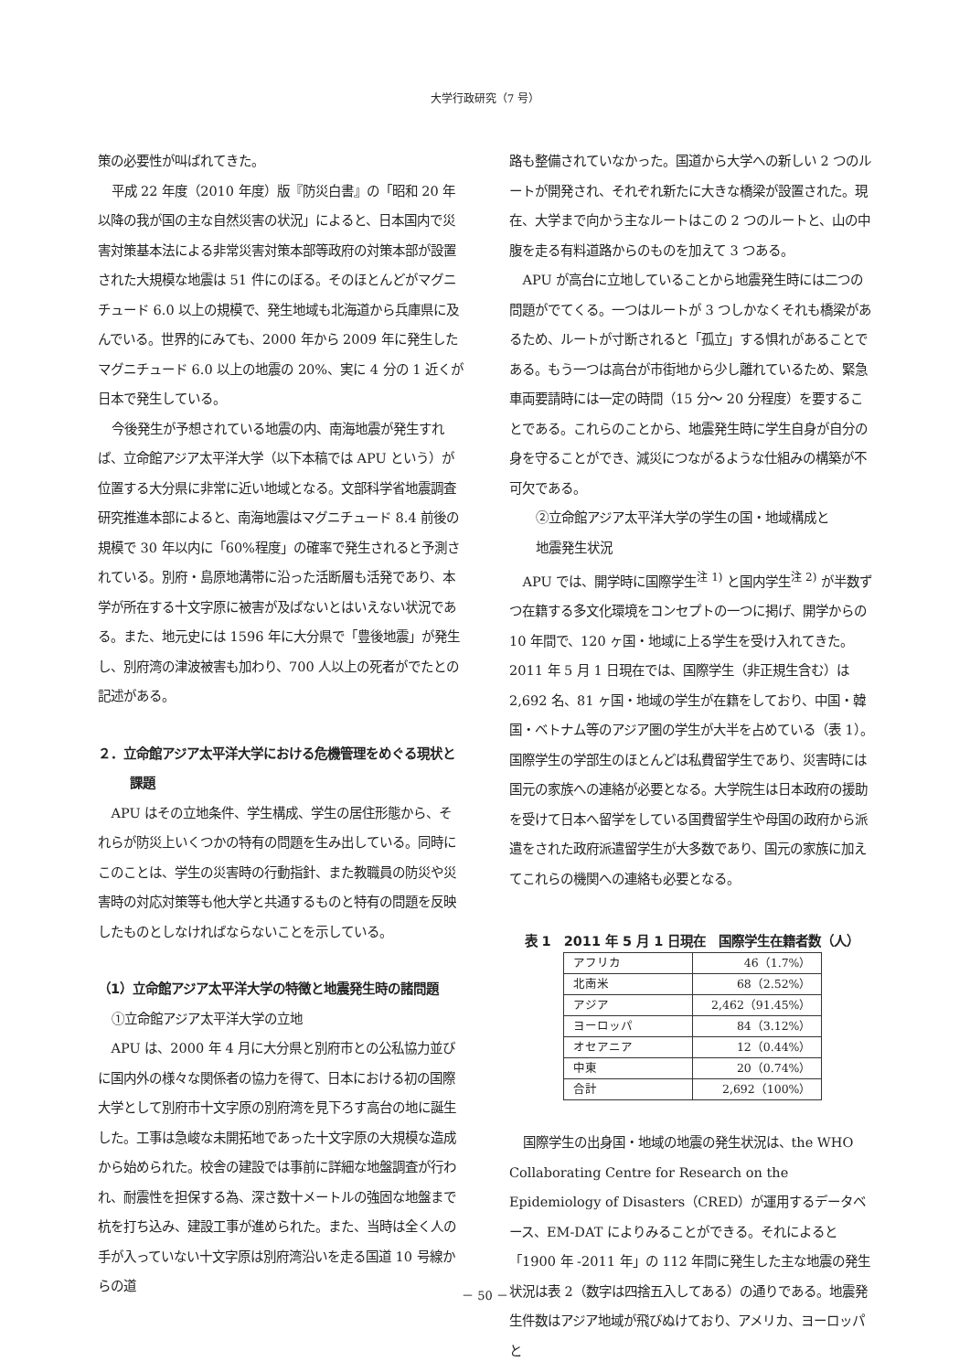大学行政研究（7 号）
策の必要性が叫ばれてきた。
平成 22 年度（2010 年度）版『防災白書』の「昭和 20 年以降の我が国の主な自然災害の状況」によると、日本国内で災害対策基本法による非常災害対策本部等政府の対策本部が設置された大規模な地震は 51 件にのぼる。そのほとんどがマグニチュード 6.0 以上の規模で、発生地域も北海道から兵庫県に及んでいる。世界的にみても、2000 年から 2009 年に発生したマグニチュード 6.0 以上の地震の 20%、実に 4 分の 1 近くが日本で発生している。
今後発生が予想されている地震の内、南海地震が発生すれば、立命館アジア太平洋大学（以下本稿では APU という）が位置する大分県に非常に近い地域となる。文部科学省地震調査研究推進本部によると、南海地震はマグニチュード 8.4 前後の規模で 30 年以内に「60%程度」の確率で発生されると予測されている。別府・島原地溝帯に沿った活断層も活発であり、本学が所在する十文字原に被害が及ばないとはいえない状況である。また、地元史には 1596 年に大分県で「豊後地震」が発生し、別府湾の津波被害も加わり、700 人以上の死者がでたとの記述がある。
２．立命館アジア太平洋大学における危機管理をめぐる現状と課題
APU はその立地条件、学生構成、学生の居住形態から、それらが防災上いくつかの特有の問題を生み出している。同時にこのことは、学生の災害時の行動指針、また教職員の防災や災害時の対応対策等も他大学と共通するものと特有の問題を反映したものとしなければならないことを示している。
（1）立命館アジア太平洋大学の特徴と地震発生時の諸問題
①立命館アジア太平洋大学の立地
APU は、2000 年 4 月に大分県と別府市との公私協力並びに国内外の様々な関係者の協力を得て、日本における初の国際大学として別府市十文字原の別府湾を見下ろす高台の地に誕生した。工事は急峻な未開拓地であった十文字原の大規模な造成から始められた。校舎の建設では事前に詳細な地盤調査が行われ、耐震性を担保する為、深さ数十メートルの強固な地盤まで杭を打ち込み、建設工事が進められた。また、当時は全く人の手が入っていない十文字原は別府湾沿いを走る国道 10 号線からの道
路も整備されていなかった。国道から大学への新しい 2 つのルートが開発され、それぞれ新たに大きな橋梁が設置された。現在、大学まで向かう主なルートはこの 2 つのルートと、山の中腹を走る有料道路からのものを加えて 3 つある。
APU が高台に立地していることから地震発生時には二つの問題がでてくる。一つはルートが 3 つしかなくそれも橋梁があるため、ルートが寸断されると「孤立」する惧れがあることである。もう一つは高台が市街地から少し離れているため、緊急車両要請時には一定の時間（15 分～ 20 分程度）を要することである。これらのことから、地震発生時に学生自身が自分の身を守ることができ、減災につながるような仕組みの構築が不可欠である。
②立命館アジア太平洋大学の学生の国・地域構成と
　地震発生状況
APU では、開学時に国際学生<sup>注 1)</sup> と国内学生<sup>注 2)</sup> が半数ずつ在籍する多文化環境をコンセプトの一つに掲げ、開学からの 10 年間で、120 ヶ国・地域に上る学生を受け入れてきた。2011 年 5 月 1 日現在では、国際学生（非正規生含む）は 2,692 名、81 ヶ国・地域の学生が在籍をしており、中国・韓国・ベトナム等のアジア圏の学生が大半を占めている（表 1）。国際学生の学部生のほとんどは私費留学生であり、災害時には国元の家族への連絡が必要となる。大学院生は日本政府の援助を受けて日本へ留学をしている国費留学生や母国の政府から派遣をされた政府派遣留学生が大多数であり、国元の家族に加えてこれらの機関への連絡も必要となる。
表 1　2011 年 5 月 1 日現在　国際学生在籍者数（人）
| アフリカ | 46（1.7%） |
| 北南米 | 68（2.52%） |
| アジア | 2,462（91.45%） |
| ヨーロッパ | 84（3.12%） |
| オセアニア | 12（0.44%） |
| 中東 | 20（0.74%） |
| 合計 | 2,692（100%） |
国際学生の出身国・地域の地震の発生状況は、the WHO Collaborating Centre for Research on the Epidemiology of Disasters（CRED）が運用するデータベース、EM-DAT によりみることができる。それによると「1900 年 -2011 年」の 112 年間に発生した主な地震の発生状況は表 2（数字は四捨五入してある）の通りである。地震発生件数はアジア地域が飛びぬけており、アメリカ、ヨーロッパと
－ 50 －